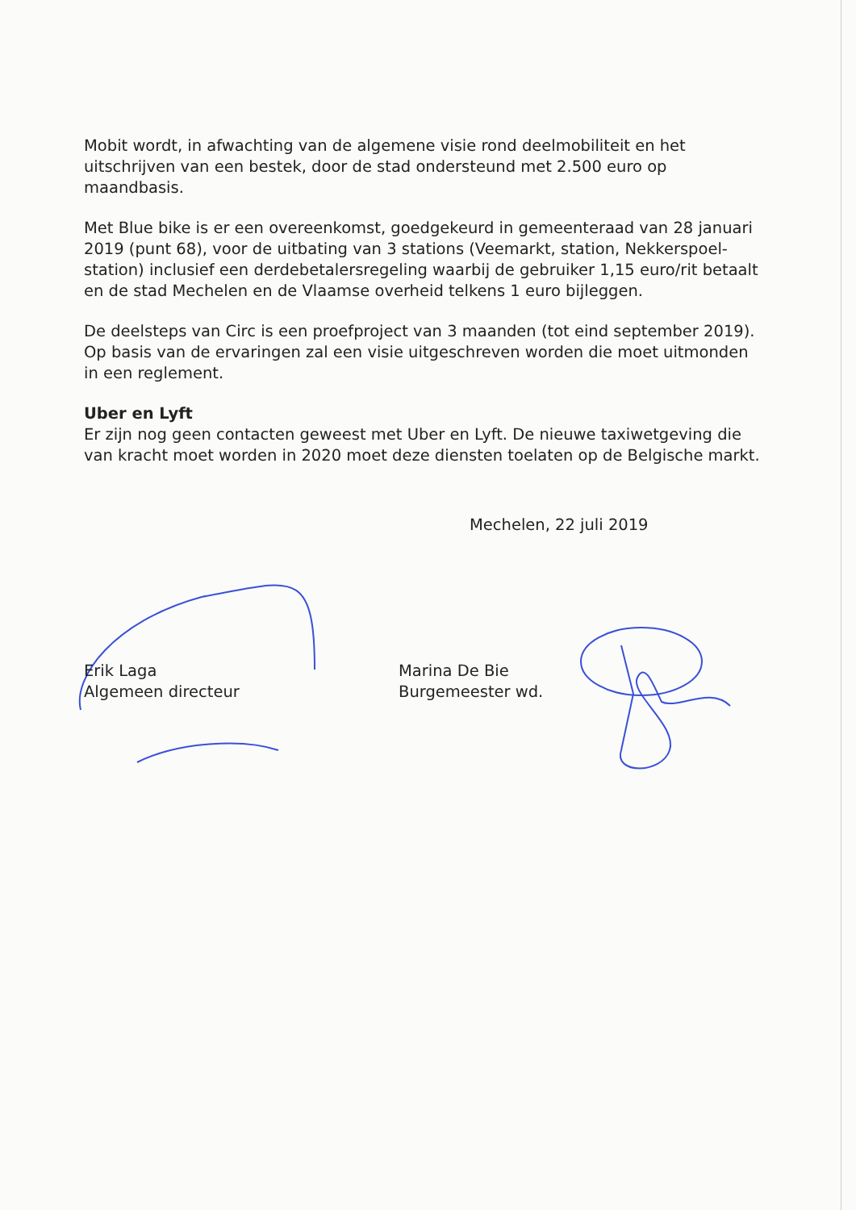Mobit wordt, in afwachting van de algemene visie rond deelmobiliteit en het uitschrijven van een bestek, door de stad ondersteund met 2.500 euro op maandbasis.
Met Blue bike is er een overeenkomst, goedgekeurd in gemeenteraad van 28 januari 2019 (punt 68), voor de uitbating van 3 stations (Veemarkt, station, Nekkerspoel-station) inclusief een derdebetalersregeling waarbij de gebruiker 1,15 euro/rit betaalt en de stad Mechelen en de Vlaamse overheid telkens 1 euro bijleggen.
De deelsteps van Circ is een proefproject van 3 maanden (tot eind september 2019). Op basis van de ervaringen zal een visie uitgeschreven worden die moet uitmonden in een reglement.
Uber en Lyft
Er zijn nog geen contacten geweest met Uber en Lyft. De nieuwe taxiwetgeving die van kracht moet worden in 2020 moet deze diensten toelaten op de Belgische markt.
Mechelen, 22 juli 2019
Erik Laga
Algemeen directeur
Marina De Bie
Burgemeester wd.